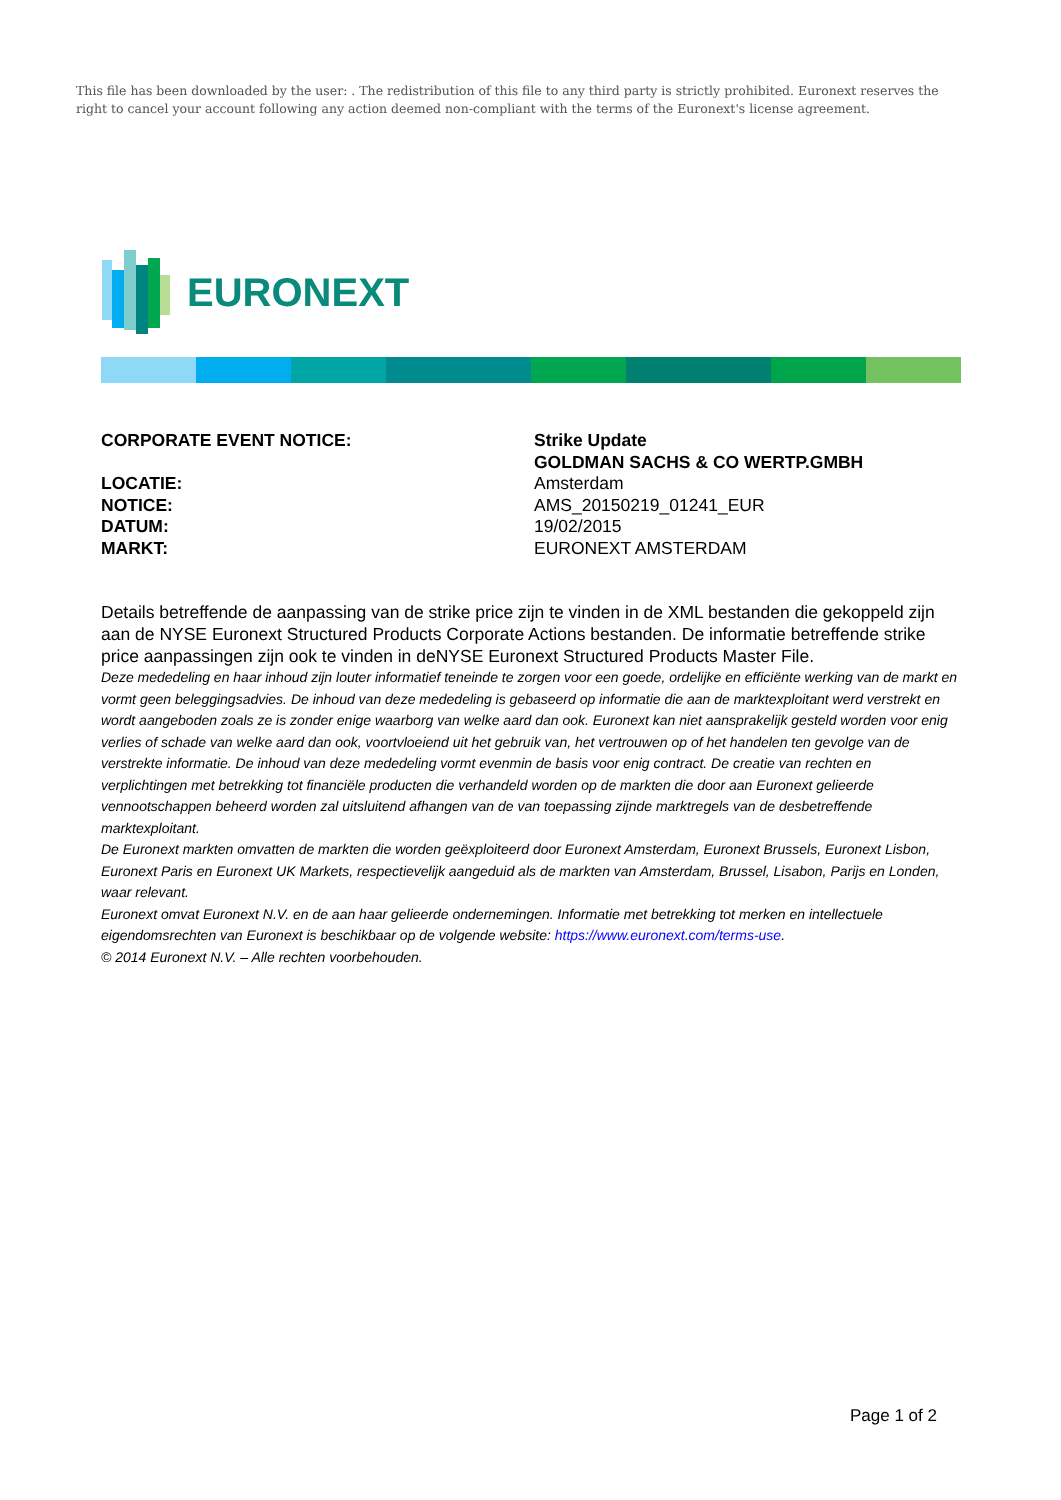This file has been downloaded by the user: . The redistribution of this file to any third party is strictly prohibited. Euronext reserves the right to cancel your account following any action deemed non-compliant with the terms of the Euronext's license agreement.
EURONEXT
CORPORATE EVENT NOTICE: Strike Update
GOLDMAN SACHS & CO WERTP.GMBH
LOCATIE: Amsterdam
NOTICE: AMS_20150219_01241_EUR
DATUM: 19/02/2015
MARKT: EURONEXT AMSTERDAM
Details betreffende de aanpassing van de strike price zijn te vinden in de XML bestanden die gekoppeld zijn aan de NYSE Euronext Structured Products Corporate Actions bestanden. De informatie betreffende strike price aanpassingen zijn ook te vinden in deNYSE Euronext Structured Products Master File.
Deze mededeling en haar inhoud zijn louter informatief teneinde te zorgen voor een goede, ordelijke en efficiënte werking van de markt en vormt geen beleggingsadvies. De inhoud van deze mededeling is gebaseerd op informatie die aan de marktexploitant werd verstrekt en wordt aangeboden zoals ze is zonder enige waarborg van welke aard dan ook. Euronext kan niet aansprakelijk gesteld worden voor enig verlies of schade van welke aard dan ook, voortvloeiend uit het gebruik van, het vertrouwen op of het handelen ten gevolge van de verstrekte informatie. De inhoud van deze mededeling vormt evenmin de basis voor enig contract. De creatie van rechten en verplichtingen met betrekking tot financiële producten die verhandeld worden op de markten die door aan Euronext gelieerde vennootschappen beheerd worden zal uitsluitend afhangen van de van toepassing zijnde marktregels van de desbetreffende marktexploitant.
De Euronext markten omvatten de markten die worden geëxploiteerd door Euronext Amsterdam, Euronext Brussels, Euronext Lisbon, Euronext Paris en Euronext UK Markets, respectievelijk aangeduid als de markten van Amsterdam, Brussel, Lisabon, Parijs en Londen, waar relevant.
Euronext omvat Euronext N.V. en de aan haar gelieerde ondernemingen. Informatie met betrekking tot merken en intellectuele eigendomsrechten van Euronext is beschikbaar op de volgende website: https://www.euronext.com/terms-use.
© 2014 Euronext N.V. – Alle rechten voorbehouden.
Page 1 of 2